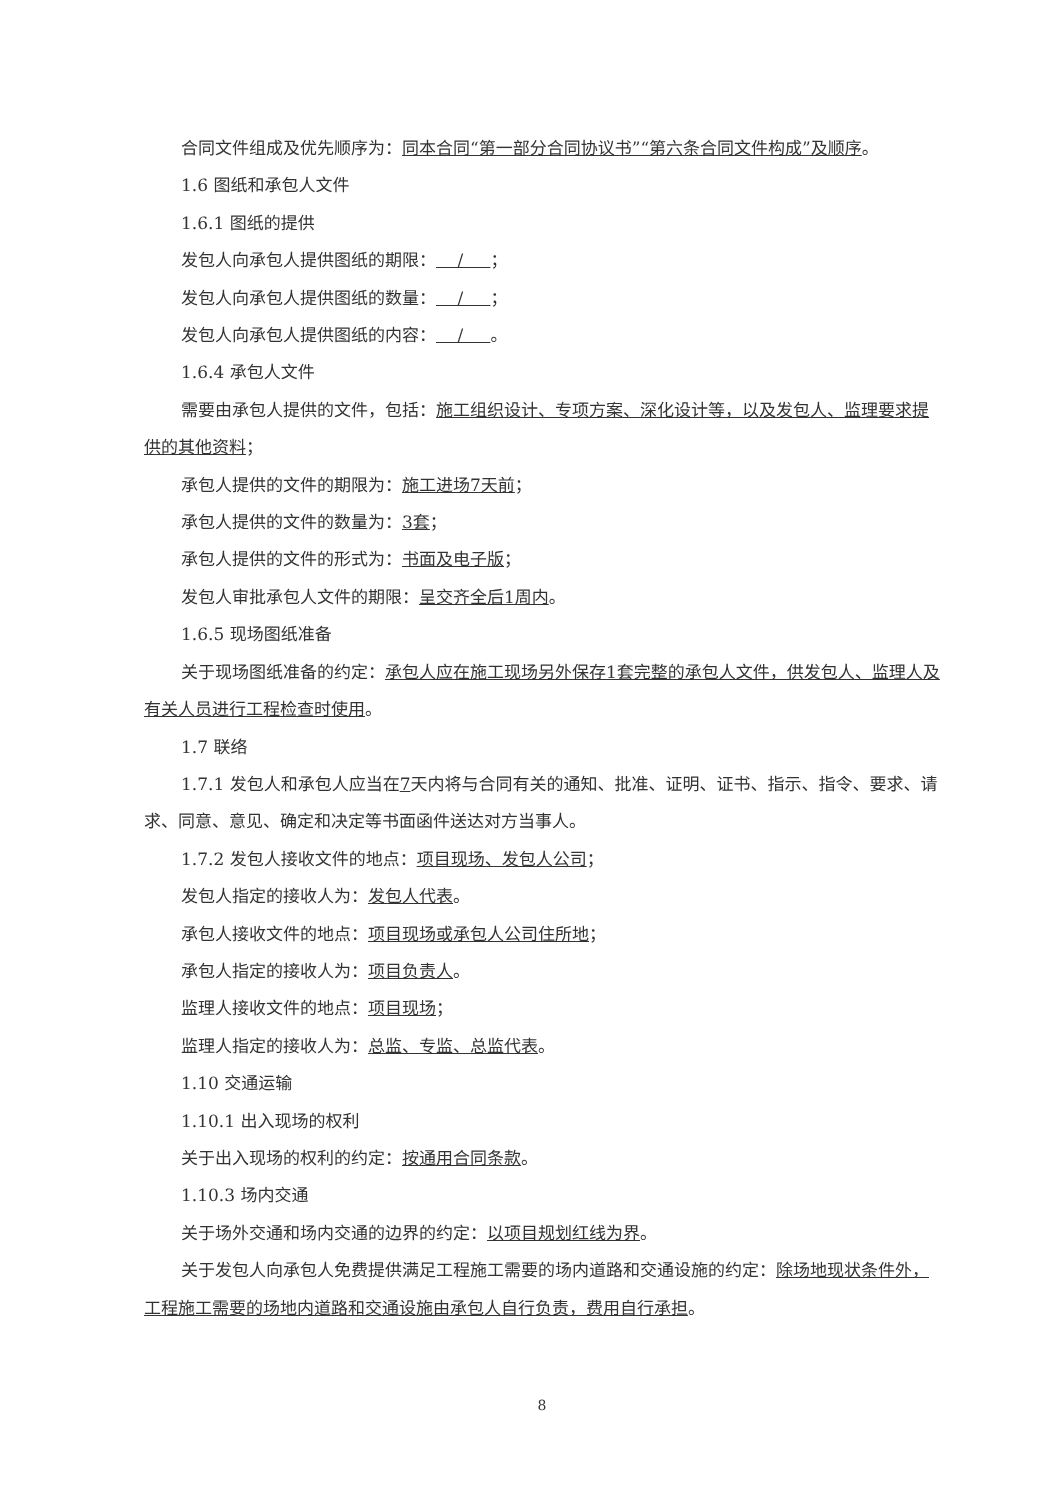合同文件组成及优先顺序为：同本合同“第一部分合同协议书”“第六条合同文件构成”及顺序。
1.6 图纸和承包人文件
1.6.1 图纸的提供
发包人向承包人提供图纸的期限： / ；
发包人向承包人提供图纸的数量： / ；
发包人向承包人提供图纸的内容： / 。
1.6.4 承包人文件
需要由承包人提供的文件，包括：施工组织设计、专项方案、深化设计等，以及发包人、监理要求提供的其他资料；
承包人提供的文件的期限为：施工进场7天前；
承包人提供的文件的数量为：3套；
承包人提供的文件的形式为：书面及电子版；
发包人审批承包人文件的期限：呈交齐全后1周内。
1.6.5 现场图纸准备
关于现场图纸准备的约定：承包人应在施工现场另外保存1套完整的承包人文件，供发包人、监理人及有关人员进行工程检查时使用。
1.7 联络
1.7.1 发包人和承包人应当在7天内将与合同有关的通知、批准、证明、证书、指示、指令、要求、请求、同意、意见、确定和决定等书面函件送达对方当事人。
1.7.2 发包人接收文件的地点：项目现场、发包人公司；
发包人指定的接收人为：发包人代表。
承包人接收文件的地点：项目现场或承包人公司住所地；
承包人指定的接收人为：项目负责人。
监理人接收文件的地点：项目现场；
监理人指定的接收人为：总监、专监、总监代表。
1.10 交通运输
1.10.1 出入现场的权利
关于出入现场的权利的约定：按通用合同条款。
1.10.3 场内交通
关于场外交通和场内交通的边界的约定：以项目规划红线为界。
关于发包人向承包人免费提供满足工程施工需要的场内道路和交通设施的约定：除场地现状条件外，工程施工需要的场地内道路和交通设施由承包人自行负责，费用自行承担。
8